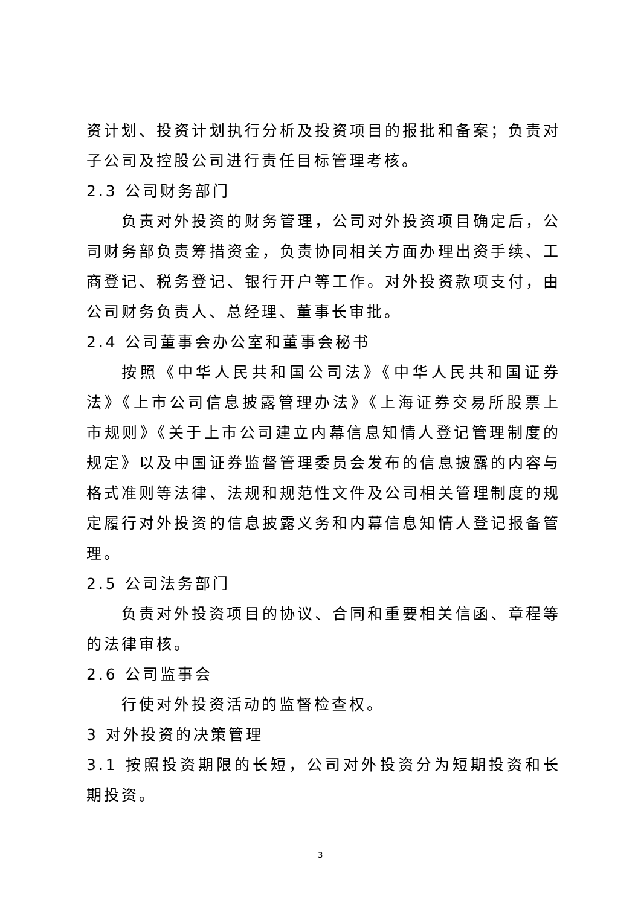资计划、投资计划执行分析及投资项目的报批和备案；负责对子公司及控股公司进行责任目标管理考核。
2.3 公司财务部门
负责对外投资的财务管理，公司对外投资项目确定后，公司财务部负责筹措资金，负责协同相关方面办理出资手续、工商登记、税务登记、银行开户等工作。对外投资款项支付，由公司财务负责人、总经理、董事长审批。
2.4 公司董事会办公室和董事会秘书
按照《中华人民共和国公司法》《中华人民共和国证券法》《上市公司信息披露管理办法》《上海证券交易所股票上市规则》《关于上市公司建立内幕信息知情人登记管理制度的规定》以及中国证券监督管理委员会发布的信息披露的内容与格式准则等法律、法规和规范性文件及公司相关管理制度的规定履行对外投资的信息披露义务和内幕信息知情人登记报备管理。
2.5 公司法务部门
负责对外投资项目的协议、合同和重要相关信函、章程等的法律审核。
2.6 公司监事会
行使对外投资活动的监督检查权。
3 对外投资的决策管理
3.1 按照投资期限的长短，公司对外投资分为短期投资和长期投资。
3